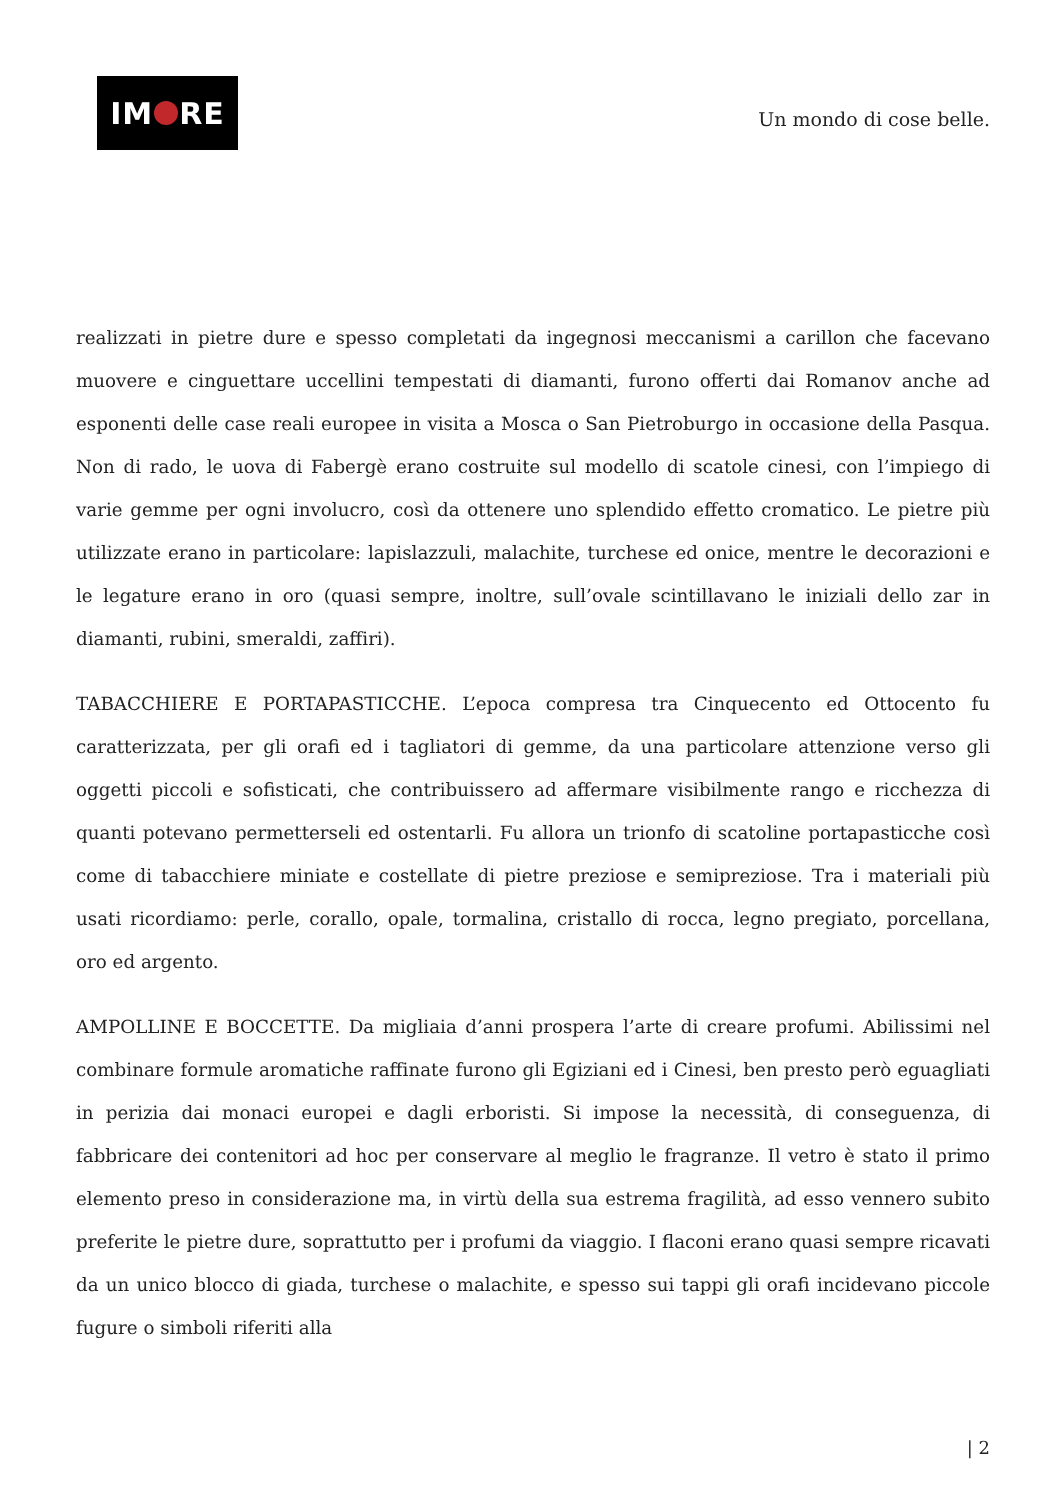IM RE
Un mondo di cose belle.
realizzati in pietre dure e spesso completati da ingegnosi meccanismi a carillon che facevano muovere e cinguettare uccellini tempestati di diamanti, furono offerti dai Romanov anche ad esponenti delle case reali europee in visita a Mosca o San Pietroburgo in occasione della Pasqua. Non di rado, le uova di Fabergè erano costruite sul modello di scatole cinesi, con l’impiego di varie gemme per ogni involucro, così da ottenere uno splendido effetto cromatico. Le pietre più utilizzate erano in particolare: lapislazzuli, malachite, turchese ed onice, mentre le decorazioni e le legature erano in oro (quasi sempre, inoltre, sull’ovale scintillavano le iniziali dello zar in diamanti, rubini, smeraldi, zaffiri).
TABACCHIERE E PORTAPASTICCHE. L’epoca compresa tra Cinquecento ed Ottocento fu caratterizzata, per gli orafi ed i tagliatori di gemme, da una particolare attenzione verso gli oggetti piccoli e sofisticati, che contribuissero ad affermare visibilmente rango e ricchezza di quanti potevano permetterseli ed ostentarli. Fu allora un trionfo di scatoline portapasticche così come di tabacchiere miniate e costellate di pietre preziose e semipreziose. Tra i materiali più usati ricordiamo: perle, corallo, opale, tormalina, cristallo di rocca, legno pregiato, porcellana, oro ed argento.
AMPOLLINE E BOCCETTE. Da migliaia d’anni prospera l’arte di creare profumi. Abilissimi nel combinare formule aromatiche raffinate furono gli Egiziani ed i Cinesi, ben presto però eguagliati in perizia dai monaci europei e dagli erboristi. Si impose la necessità, di conseguenza, di fabbricare dei contenitori ad hoc per conservare al meglio le fragranze. Il vetro è stato il primo elemento preso in considerazione ma, in virtù della sua estrema fragilità, ad esso vennero subito preferite le pietre dure, soprattutto per i profumi da viaggio. I flaconi erano quasi sempre ricavati da un unico blocco di giada, turchese o malachite, e spesso sui tappi gli orafi incidevano piccole fugure o simboli riferiti alla
| 2